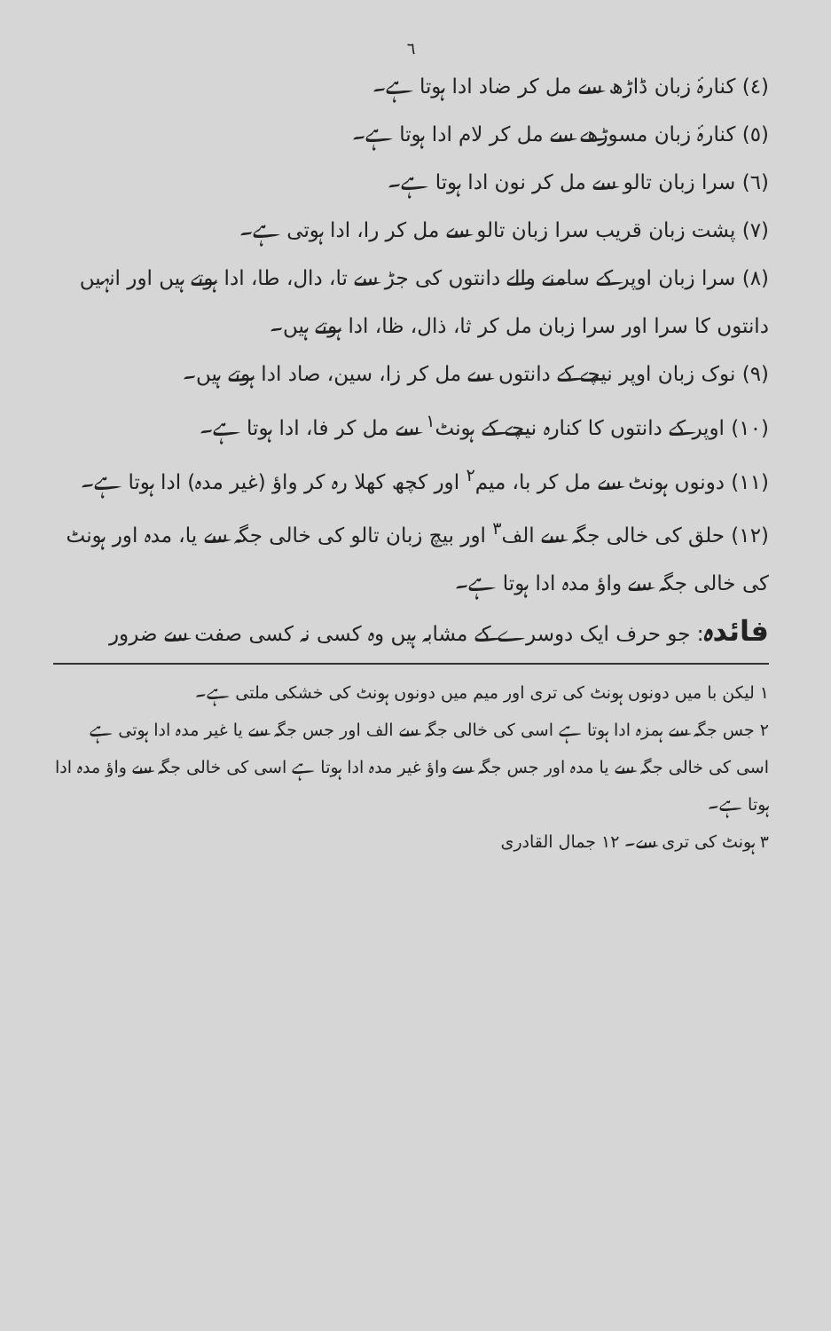٦
(٤) کنارۂ زبان ڈاڑھ سے مل کر ضاد ادا ہوتا ہے۔
(٥) کنارۂ زبان مسوڑھے سے مل کر لام ادا ہوتا ہے۔
(٦) سرا زبان تالو سے مل کر نون ادا ہوتا ہے۔
(٧) پشت زبان قریب سرا زبان تالو سے مل کر را، ادا ہوتی ہے۔
(٨) سرا زبان اوپر کے سامنے والے دانتوں کی جڑ سے تا، دال، طا، ادا ہوتے ہیں اور انہیں دانتوں کا سرا اور سرا زبان مل کر ثا، ذال، ظا، ادا ہوتے ہیں۔
(٩) نوک زبان اوپر نیچے کے دانتوں سے مل کر زا، سین، صاد ادا ہوتے ہیں۔
(١٠) اوپر کے دانتوں کا کنارہ نیچے کے ہونٹ<sup>١</sup> سے مل کر فا، ادا ہوتا ہے۔
(١١) دونوں ہونٹ سے مل کر با، میم<sup>٢</sup> اور کچھ کھلا رہ کر واؤ (غیر مدہ) ادا ہوتا ہے۔
(١٢) حلق کی خالی جگہ سے الف<sup>٣</sup> اور بیچ زبان تالو کی خالی جگہ سے یا، مدہ اور ہونٹ کی خالی جگہ سے واؤ مدہ ادا ہوتا ہے۔
فائدہ: جو حرف ایک دوسرے کے مشابہ ہیں وہ کسی نہ کسی صفت سے ضرور
١ لیکن با میں دونوں ہونٹ کی تری اور میم میں دونوں ہونٹ کی خشکی ملتی ہے۔
٢ جس جگہ سے ہمزہ ادا ہوتا ہے اسی کی خالی جگہ سے الف اور جس جگہ سے یا غیر مدہ ادا ہوتی ہے اسی کی خالی جگہ سے یا مدہ اور جس جگہ سے واؤ غیر مدہ ادا ہوتا ہے اسی کی خالی جگہ سے واؤ مدہ ادا ہوتا ہے۔
٣ ہونٹ کی تری سے۔ ١٢ جمال القادری